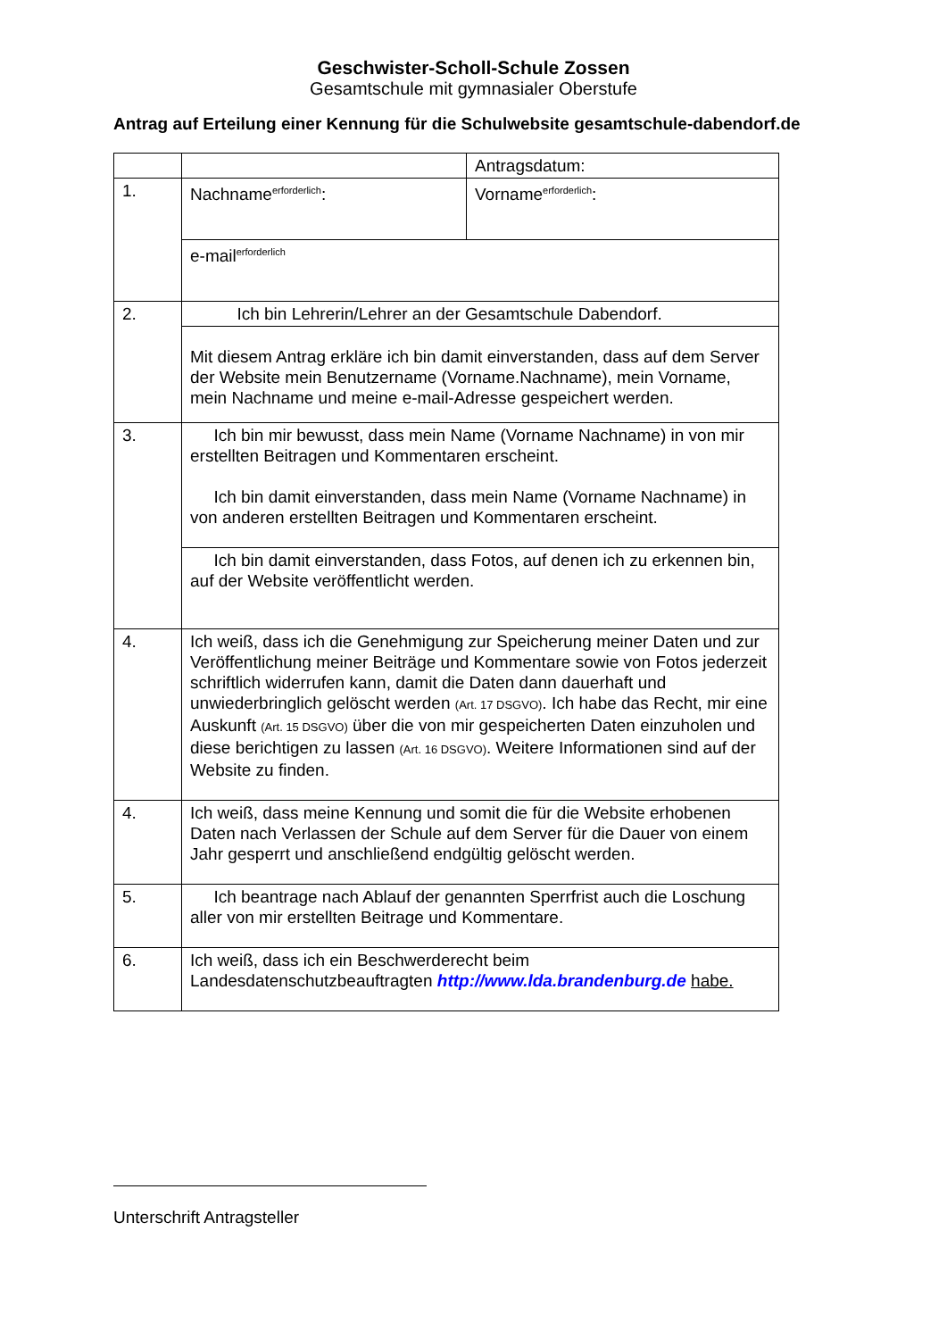Geschwister-Scholl-Schule Zossen
Gesamtschule mit gymnasialer Oberstufe
Antrag auf Erteilung einer Kennung für die Schulwebsite gesamtschule-dabendorf.de
| | | Antragsdatum: |
| 1. | Nachname<sup>erforderlich</sup>: | Vorname<sup>erforderlich</sup>: |
| | e-mail<sup>erforderlich</sup> | |
| 2. | Ich bin Lehrerin/Lehrer an der Gesamtschule Dabendorf. | |
| | Mit diesem Antrag erkläre ich bin damit einverstanden, dass auf dem Server der Website mein Benutzername (Vorname.Nachname), mein Vorname, mein Nachname und meine e-mail-Adresse gespeichert werden. | |
| 3. | Ich bin mir bewusst, dass mein Name (Vorname Nachname) in von mir erstellten Beitragen und Kommentaren erscheint. Ich bin damit einverstanden, dass mein Name (Vorname Nachname) in von anderen erstellten Beitragen und Kommentaren erscheint. | |
| | Ich bin damit einverstanden, dass Fotos, auf denen ich zu erkennen bin, auf der Website veröffentlicht werden. | |
| 4. | Ich weiß, dass ich die Genehmigung zur Speicherung meiner Daten und zur Veröffentlichung meiner Beiträge und Kommentare sowie von Fotos jederzeit schriftlich widerrufen kann, damit die Daten dann dauerhaft und unwiederbringlich gelöscht werden (Art. 17 DSGVO) . Ich habe das Recht, mir eine Auskunft (Art. 15 DSGVO) über die von mir gespeicherten Daten einzuholen und diese berichtigen zu lassen (Art. 16 DSGVO) . Weitere Informationen sind auf der Website zu finden. | |
| 4. | Ich weiß, dass meine Kennung und somit die für die Website erhobenen Daten nach Verlassen der Schule auf dem Server für die Dauer von einem Jahr gesperrt und anschließend endgültig gelöscht werden. | |
| 5. | Ich beantrage nach Ablauf der genannten Sperrfrist auch die Loschung aller von mir erstellten Beitrage und Kommentare. | |
| 6. | Ich weiß, dass ich ein Beschwerderecht beim Landesdatenschutzbeauftragten http://www.lda.brandenburg.de habe. | |
Unterschrift Antragsteller